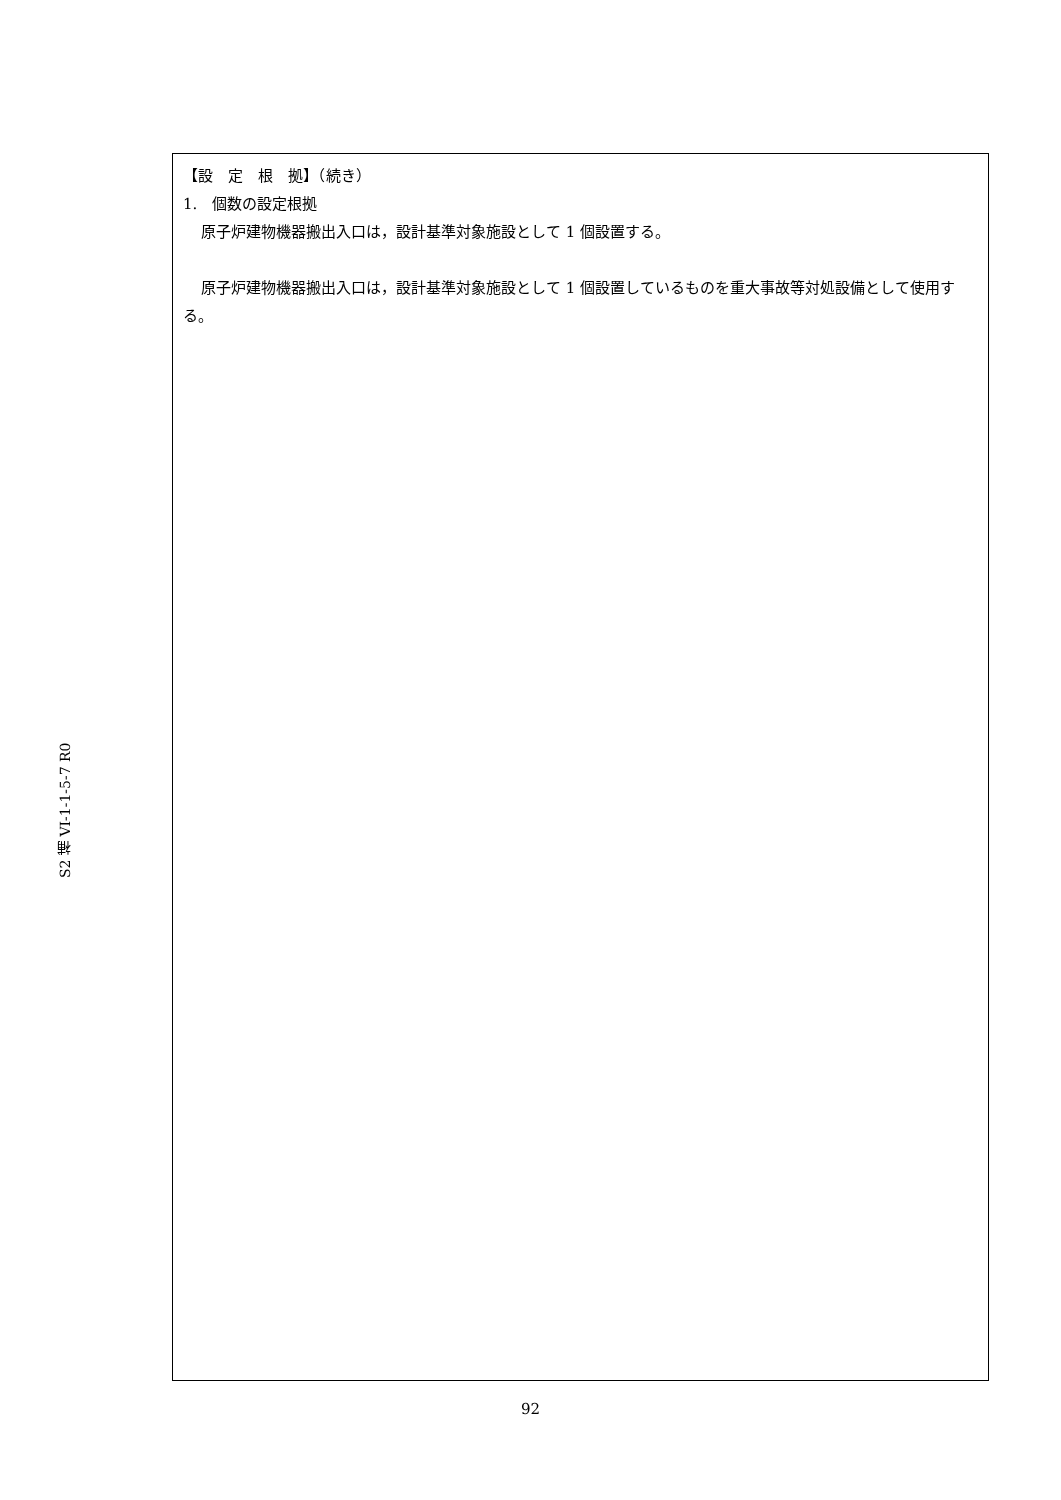S2 補 VI-1-1-5-7 R0
【設　定　根　拠】（続き）
1.　個数の設定根拠
原子炉建物機器搬出入口は，設計基準対象施設として 1 個設置する。
原子炉建物機器搬出入口は，設計基準対象施設として 1 個設置しているものを重大事故等対処設備として使用する。
92